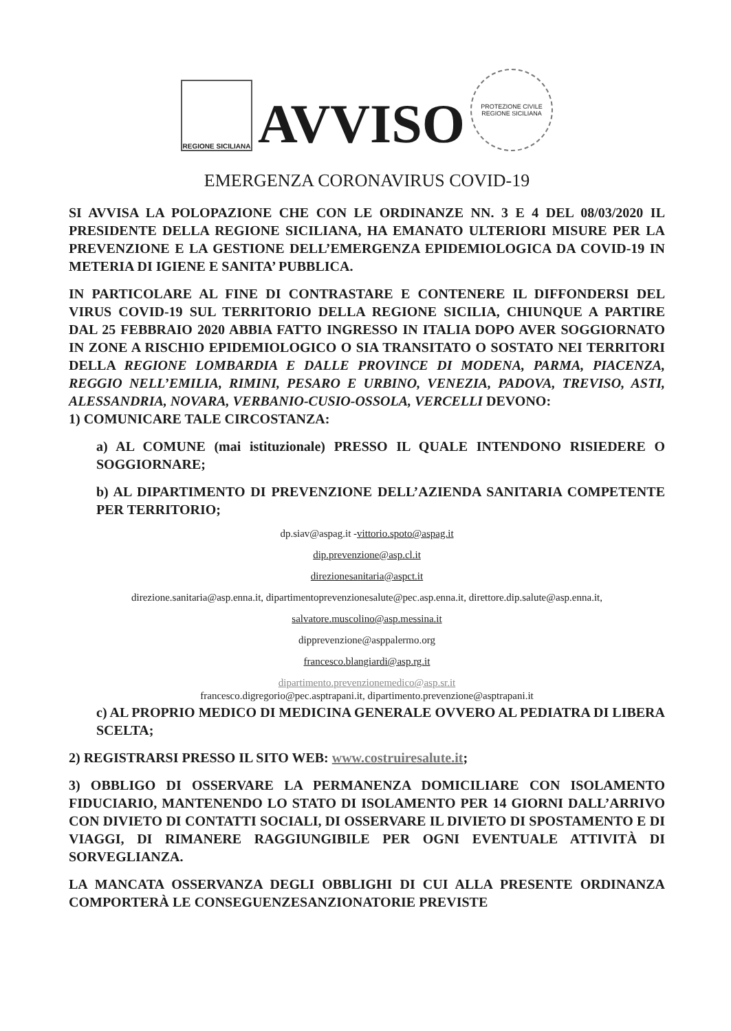REGIONE SICILIANA
AVVISO
PROTEZIONE CIVILE
REGIONE SICILIANA
EMERGENZA CORONAVIRUS COVID-19
SI AVVISA LA POLOPAZIONE CHE CON LE ORDINANZE NN. 3 E 4 DEL 08/03/2020 IL PRESIDENTE DELLA REGIONE SICILIANA, HA EMANATO ULTERIORI MISURE PER LA PREVENZIONE E LA GESTIONE DELL’EMERGENZA EPIDEMIOLOGICA DA COVID-19 IN METERIA DI IGIENE E SANITA’ PUBBLICA.
IN PARTICOLARE AL FINE DI CONTRASTARE E CONTENERE IL DIFFONDERSI DEL VIRUS COVID-19 SUL TERRITORIO DELLA REGIONE SICILIA, CHIUNQUE A PARTIRE DAL 25 FEBBRAIO 2020 ABBIA FATTO INGRESSO IN ITALIA DOPO AVER SOGGIORNATO IN ZONE A RISCHIO EPIDEMIOLOGICO O SIA TRANSITATO O SOSTATO NEI TERRITORI DELLA REGIONE LOMBARDIA E DALLE PROVINCE DI MODENA, PARMA, PIACENZA, REGGIO NELL’EMILIA, RIMINI, PESARO E URBINO, VENEZIA, PADOVA, TREVISO, ASTI, ALESSANDRIA, NOVARA, VERBANIO-CUSIO-OSSOLA, VERCELLI DEVONO:
1) COMUNICARE TALE CIRCOSTANZA:
a) AL COMUNE (mai istituzionale) PRESSO IL QUALE INTENDONO RISIEDERE O SOGGIORNARE;
b) AL DIPARTIMENTO DI PREVENZIONE DELL’AZIENDA SANITARIA COMPETENTE PER TERRITORIO;
dp.siav@aspag.it -vittorio.spoto@aspag.it
dip.prevenzione@asp.cl.it
direzionesanitaria@aspct.it
direzione.sanitaria@asp.enna.it, dipartimentoprevenzionesalute@pec.asp.enna.it, direttore.dip.salute@asp.enna.it,
salvatore.muscolino@asp.messina.it
dipprevenzione@asppalermo.org
francesco.blangiardi@asp.rg.it
dipartimento.prevenzionemedico@asp.sr.it
francesco.digregorio@pec.asptrapani.it, dipartimento.prevenzione@asptrapani.it
c) AL PROPRIO MEDICO DI MEDICINA GENERALE OVVERO AL PEDIATRA DI LIBERA SCELTA;
2) REGISTRARSI PRESSO IL SITO WEB: www.costruiresalute.it;
3) OBBLIGO DI OSSERVARE LA PERMANENZA DOMICILIARE CON ISOLAMENTO FIDUCIARIO, MANTENENDO LO STATO DI ISOLAMENTO PER 14 GIORNI DALL’ARRIVO CON DIVIETO DI CONTATTI SOCIALI, DI OSSERVARE IL DIVIETO DI SPOSTAMENTO E DI VIAGGI, DI RIMANERE RAGGIUNGIBILE PER OGNI EVENTUALE ATTIVITÀ DI SORVEGLIANZA.
LA MANCATA OSSERVANZA DEGLI OBBLIGHI DI CUI ALLA PRESENTE ORDINANZA COMPORTERÀ LE CONSEGUENZESANZIONATORIE PREVISTE